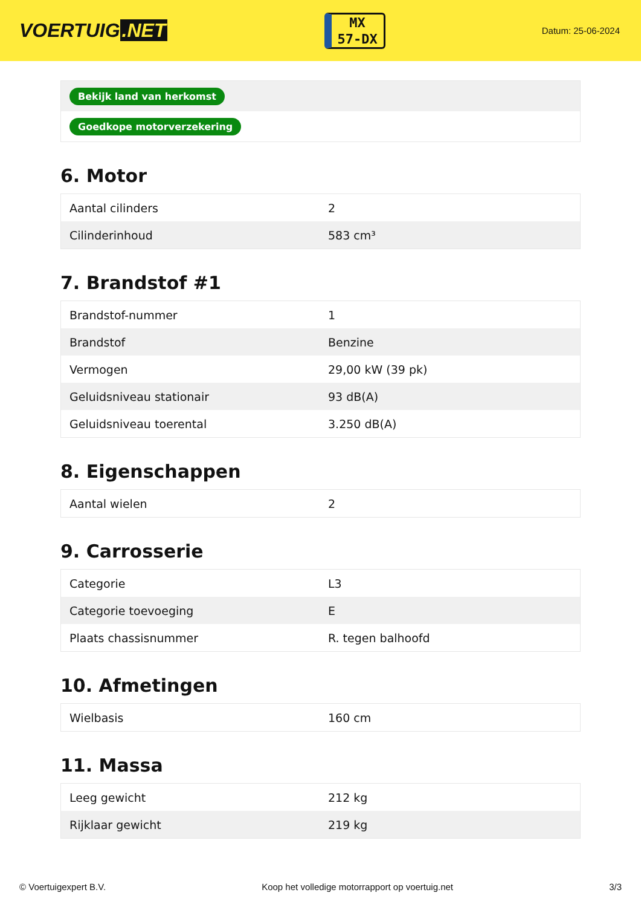VOERTUIG.NET
MX
57-DX
Datum: 25-06-2024
| Bekijk land van herkomst |
| Goedkope motorverzekering |
6. Motor
| Aantal cilinders | 2 |
| Cilinderinhoud | 583 cm³ |
7. Brandstof #1
| Brandstof-nummer | 1 |
| Brandstof | Benzine |
| Vermogen | 29,00 kW (39 pk) |
| Geluidsniveau stationair | 93 dB(A) |
| Geluidsniveau toerental | 3.250 dB(A) |
8. Eigenschappen
| Aantal wielen | 2 |
9. Carrosserie
| Categorie | L3 |
| Categorie toevoeging | E |
| Plaats chassisnummer | R. tegen balhoofd |
10. Afmetingen
| Wielbasis | 160 cm |
11. Massa
| Leeg gewicht | 212 kg |
| Rijklaar gewicht | 219 kg |
© Voertuigexpert B.V. Koop het volledige motorrapport op voertuig.net 3/3